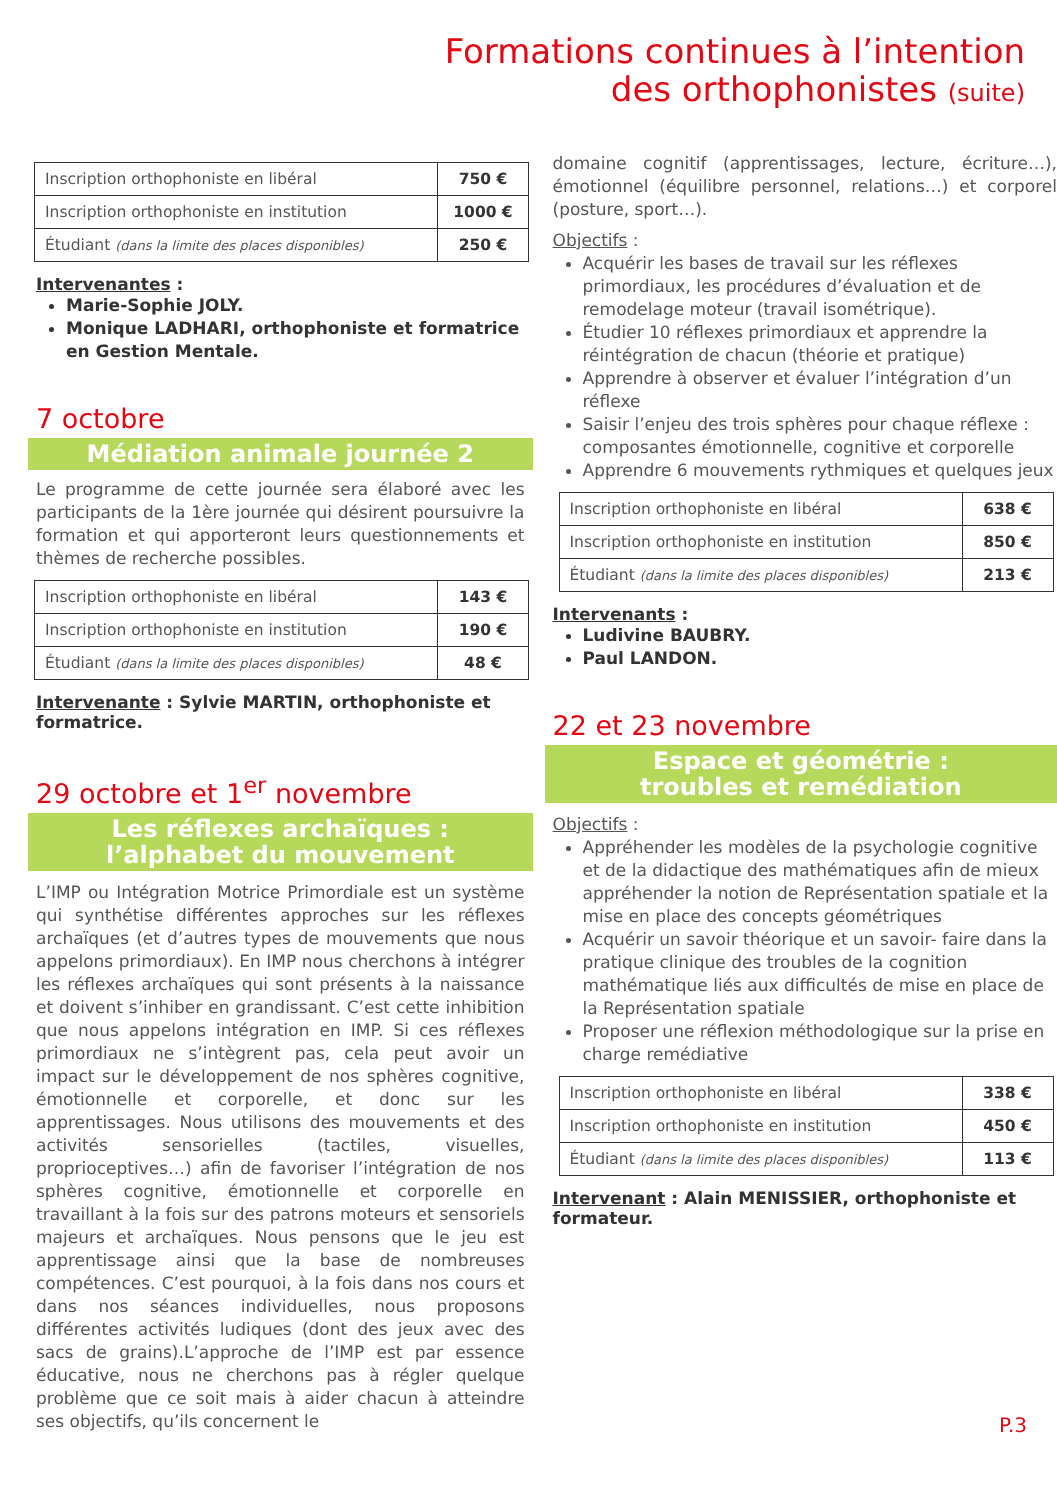Formations continues à l’intention
des orthophonistes (suite)
| Inscription orthophoniste en libéral | 750 € |
| Inscription orthophoniste en institution | 1000 € |
| Étudiant (dans la limite des places disponibles) | 250 € |
Intervenantes :
Marie-Sophie JOLY.
Monique LADHARI, orthophoniste et formatrice en Gestion Mentale.
7 octobre
Médiation animale journée 2
Le programme de cette journée sera élaboré avec les participants de la 1ère journée qui désirent poursuivre la formation et qui apporteront leurs questionnements et thèmes de recherche possibles.
| Inscription orthophoniste en libéral | 143 € |
| Inscription orthophoniste en institution | 190 € |
| Étudiant (dans la limite des places disponibles) | 48 € |
Intervenante : Sylvie MARTIN, orthophoniste et formatrice.
29 octobre et 1<sup>er</sup> novembre
Les réflexes archaïques :
l’alphabet du mouvement
L’IMP ou Intégration Motrice Primordiale est un système qui synthétise différentes approches sur les réflexes archaïques (et d’autres types de mouvements que nous appelons primordiaux). En IMP nous cherchons à intégrer les réflexes archaïques qui sont présents à la naissance et doivent s’inhiber en grandissant. C’est cette inhibition que nous appelons intégration en IMP. Si ces réflexes primordiaux ne s’intègrent pas, cela peut avoir un impact sur le développement de nos sphères cognitive, émotionnelle et corporelle, et donc sur les apprentissages. Nous utilisons des mouvements et des activités sensorielles (tactiles, visuelles, proprioceptives…) afin de favoriser l’intégration de nos sphères cognitive, émotionnelle et corporelle en travaillant à la fois sur des patrons moteurs et sensoriels majeurs et archaïques. Nous pensons que le jeu est apprentissage ainsi que la base de nombreuses compétences. C’est pourquoi, à la fois dans nos cours et dans nos séances individuelles, nous proposons différentes activités ludiques (dont des jeux avec des sacs de grains).L’approche de l’IMP est par essence éducative, nous ne cherchons pas à régler quelque problème que ce soit mais à aider chacun à atteindre ses objectifs, qu’ils concernent le
domaine cognitif (apprentissages, lecture, écriture…), émotionnel (équilibre personnel, relations…) et corporel (posture, sport…).
Objectifs :
Acquérir les bases de travail sur les réflexes primordiaux, les procédures d’évaluation et de remodelage moteur (travail isométrique).
Étudier 10 réflexes primordiaux et apprendre la réintégration de chacun (théorie et pratique)
Apprendre à observer et évaluer l’intégration d’un réflexe
Saisir l’enjeu des trois sphères pour chaque réflexe : composantes émotionnelle, cognitive et corporelle
Apprendre 6 mouvements rythmiques et quelques jeux
| Inscription orthophoniste en libéral | 638 € |
| Inscription orthophoniste en institution | 850 € |
| Étudiant (dans la limite des places disponibles) | 213 € |
Intervenants :
Ludivine BAUBRY.
Paul LANDON.
22 et 23 novembre
Espace et géométrie :
troubles et remédiation
Objectifs :
Appréhender les modèles de la psychologie cognitive et de la didactique des mathématiques afin de mieux appréhender la notion de Représentation spatiale et la mise en place des concepts géométriques
Acquérir un savoir théorique et un savoir- faire dans la pratique clinique des troubles de la cognition mathématique liés aux difficultés de mise en place de la Représentation spatiale
Proposer une réflexion méthodologique sur la prise en charge remédiative
| Inscription orthophoniste en libéral | 338 € |
| Inscription orthophoniste en institution | 450 € |
| Étudiant (dans la limite des places disponibles) | 113 € |
Intervenant : Alain MENISSIER, orthophoniste et formateur.
P.3